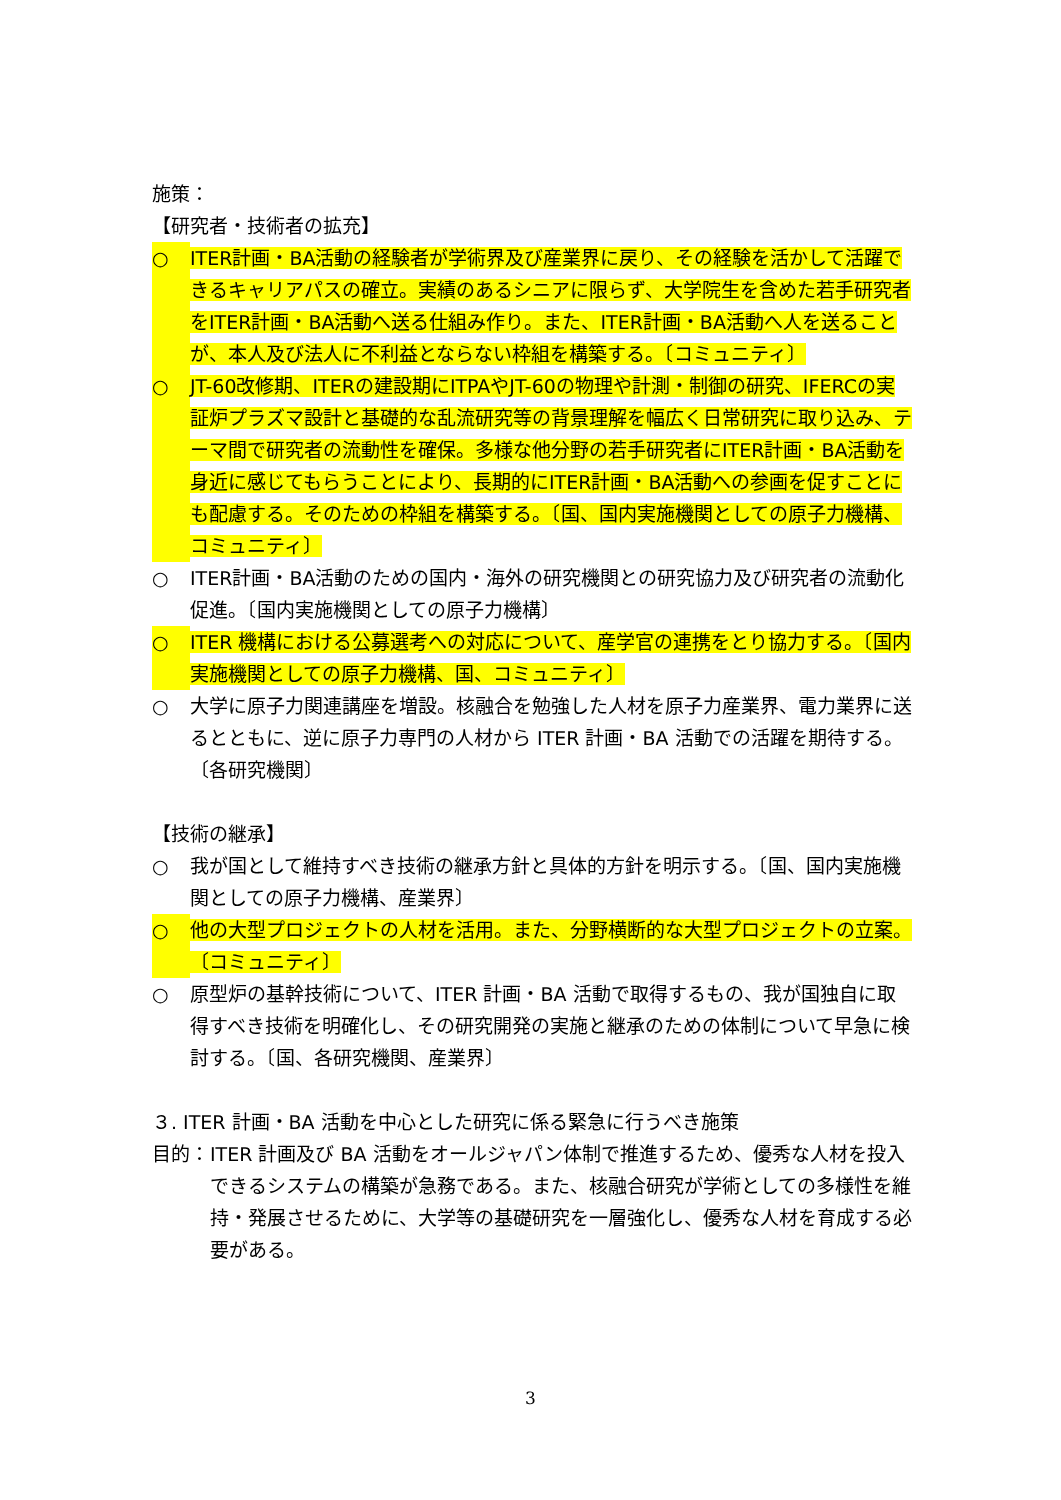施策：
【研究者・技術者の拡充】
○ ITER計画・BA活動の経験者が学術界及び産業界に戻り、その経験を活かして活躍できるキャリアパスの確立。実績のあるシニアに限らず、大学院生を含めた若手研究者をITER計画・BA活動へ送る仕組み作り。また、ITER計画・BA活動へ人を送ることが、本人及び法人に不利益とならない枠組を構築する。〔コミュニティ〕
○ JT-60改修期、ITERの建設期にITPAやJT-60の物理や計測・制御の研究、IFERCの実証炉プラズマ設計と基礎的な乱流研究等の背景理解を幅広く日常研究に取り込み、テーマ間で研究者の流動性を確保。多様な他分野の若手研究者にITER計画・BA活動を身近に感じてもらうことにより、長期的にITER計画・BA活動への参画を促すことにも配慮する。そのための枠組を構築する。〔国、国内実施機関としての原子力機構、コミュニティ〕
○ ITER計画・BA活動のための国内・海外の研究機関との研究協力及び研究者の流動化促進。〔国内実施機関としての原子力機構〕
○ ITER 機構における公募選考への対応について、産学官の連携をとり協力する。〔国内実施機関としての原子力機構、国、コミュニティ〕
○ 大学に原子力関連講座を増設。核融合を勉強した人材を原子力産業界、電力業界に送るとともに、逆に原子力専門の人材から ITER 計画・BA 活動での活躍を期待する。〔各研究機関〕
【技術の継承】
○ 我が国として維持すべき技術の継承方針と具体的方針を明示する。〔国、国内実施機関としての原子力機構、産業界〕
○ 他の大型プロジェクトの人材を活用。また、分野横断的な大型プロジェクトの立案。〔コミュニティ〕
○ 原型炉の基幹技術について、ITER 計画・BA 活動で取得するもの、我が国独自に取得すべき技術を明確化し、その研究開発の実施と継承のための体制について早急に検討する。〔国、各研究機関、産業界〕
３. ITER 計画・BA 活動を中心とした研究に係る緊急に行うべき施策
目的： ITER 計画及び BA 活動をオールジャパン体制で推進するため、優秀な人材を投入できるシステムの構築が急務である。また、核融合研究が学術としての多様性を維持・発展させるために、大学等の基礎研究を一層強化し、優秀な人材を育成する必要がある。
3